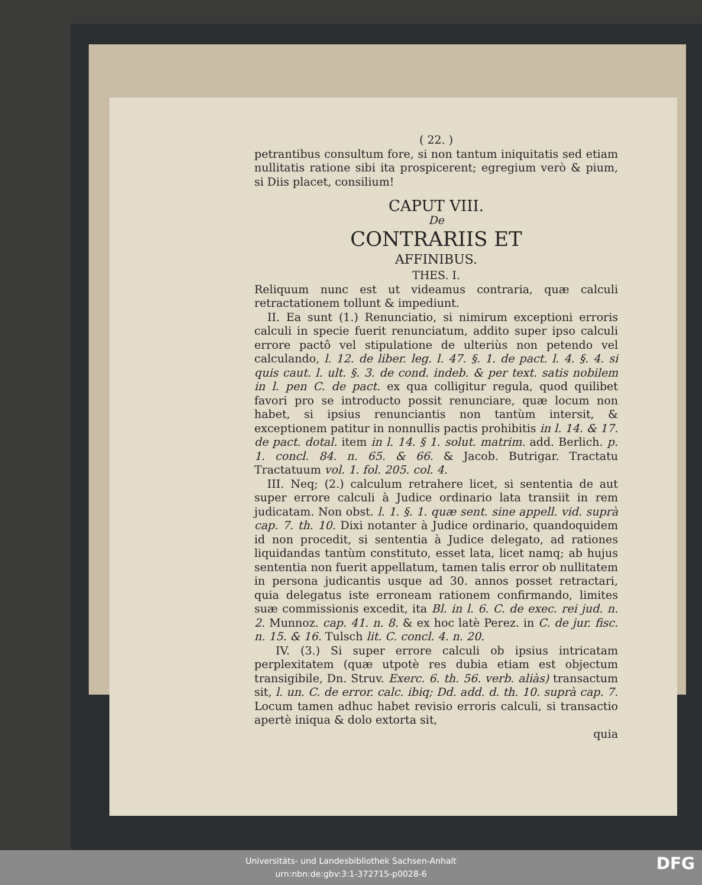( 22. )
petrantibus consultum fore, si non tantum iniquitatis sed etiam nullitatis ratione sibi ita prospicerent; egregium verò & pium, si Diis placet, consilium!
CAPUT VIII.
De
CONTRARIIS ET
AFFINIBUS.
THES. I.
Reliquum nunc est ut videamus contraria, quæ calculi retractationem tollunt & impediunt.
II. Ea sunt (1.) Renunciatio, si nimirum exceptioni erroris calculi in specie fuerit renunciatum, addito super ipso calculi errore pactô vel stipulatione de ulteriùs non petendo vel calculando, l. 12. de liber. leg. l. 47. §. 1. de pact. l. 4. §. 4. si quis caut. l. ult. §. 3. de cond. indeb. & per text. satis nobilem in l. pen C. de pact. ex qua colligitur regula, quod quilibet favori pro se introducto possit renunciare, quæ locum non habet, si ipsius renunciantis non tantùm intersit, & exceptionem patitur in nonnullis pactis prohibitis in l. 14. & 17. de pact. dotal. item in l. 14. § 1. solut. matrim. add. Berlich. p. 1. concl. 84. n. 65. & 66. & Jacob. Butrigar. Tractatu Tractatuum vol. 1. fol. 205. col. 4.
III. Neq; (2.) calculum retrahere licet, si sententia de aut super errore calculi à Judice ordinario lata transiit in rem judicatam. Non obst. l. 1. §. 1. quæ sent. sine appell. vid. suprà cap. 7. th. 10. Dixi notanter à Judice ordinario, quandoquidem id non procedit, si sententia à Judice delegato, ad rationes liquidandas tantùm constituto, esset lata, licet namq; ab hujus sententia non fuerit appellatum, tamen talis error ob nullitatem in persona judicantis usque ad 30. annos posset retractari, quia delegatus iste erroneam rationem confirmando, limites suæ commissionis excedit, ita Bl. in l. 6. C. de exec. rei jud. n. 2. Munnoz. cap. 41. n. 8. & ex hoc latè Perez. in C. de jur. fisc. n. 15. & 16. Tulsch lit. C. concl. 4. n. 20.
IV. (3.) Si super errore calculi ob ipsius intricatam perplexitatem (quæ utpotè res dubia etiam est objectum transigibile, Dn. Struv. Exerc. 6. th. 56. verb. aliàs) transactum sit, l. un. C. de error. calc. ibiq; Dd. add. d. th. 10. suprà cap. 7. Locum tamen adhuc habet revisio erroris calculi, si transactio apertè iniqua & dolo extorta sit,
quia
Universitäts- und Landesbibliothek Sachsen-Anhalt
urn:nbn:de:gbv:3:1-372715-p0028-6
DFG